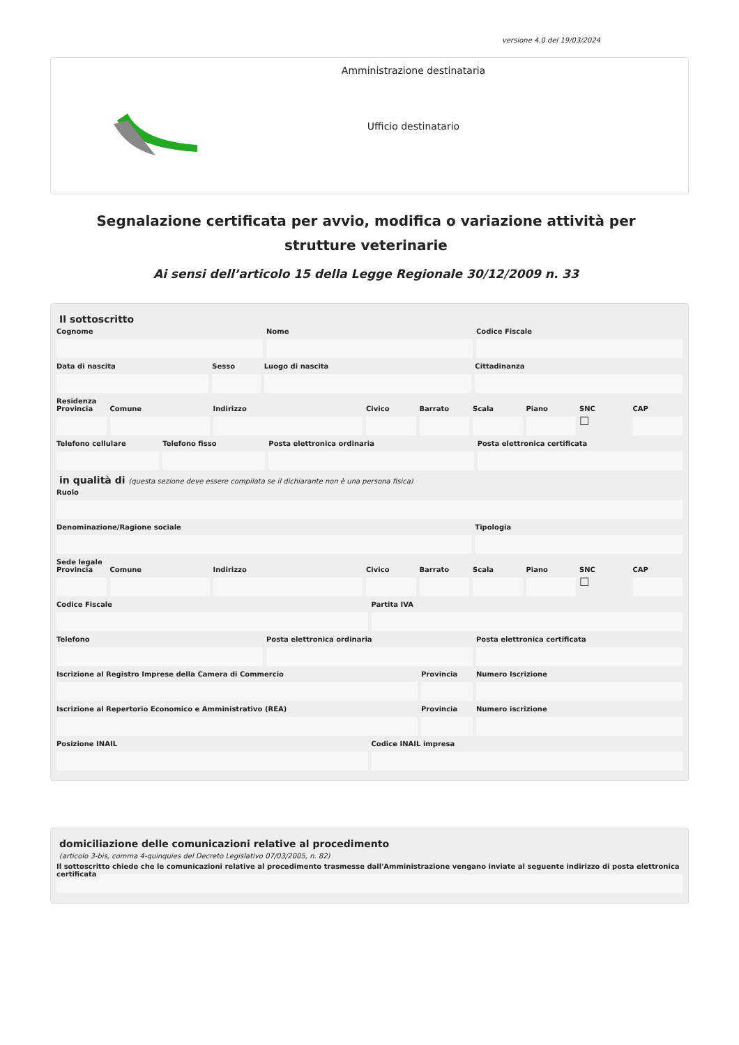versione 4.0 del 19/03/2024
Amministrazione destinataria
Ufficio destinatario
Segnalazione certificata per avvio, modifica o variazione attività per strutture veterinarie
Ai sensi dell’articolo 15 della Legge Regionale 30/12/2009 n. 33
Il sottoscritto
Cognome Nome Codice Fiscale
Data di nascita Sesso Luogo di nascita Cittadinanza
Residenza
Provincia Comune Indirizzo Civico Barrato Scala Piano SNC
☐
CAP
Telefono cellulare Telefono fisso Posta elettronica ordinaria Posta elettronica certificata
in qualità di (questa sezione deve essere compilata se il dichiarante non è una persona fisica)
Ruolo
Denominazione/Ragione sociale Tipologia
Sede legale
Provincia Comune Indirizzo Civico Barrato Scala Piano SNC
☐
CAP
Codice Fiscale Partita IVA
Telefono Posta elettronica ordinaria Posta elettronica certificata
Iscrizione al Registro Imprese della Camera di Commercio
Provincia Numero Iscrizione
Iscrizione al Repertorio Economico e Amministrativo (REA)
Provincia Numero iscrizione
Posizione INAIL Codice INAIL impresa
domiciliazione delle comunicazioni relative al procedimento
(articolo 3-bis, comma 4-quinquies del Decreto Legislativo 07/03/2005, n. 82)
Il sottoscritto chiede che le comunicazioni relative al procedimento trasmesse dall'Amministrazione vengano inviate al seguente indirizzo di posta elettronica certificata